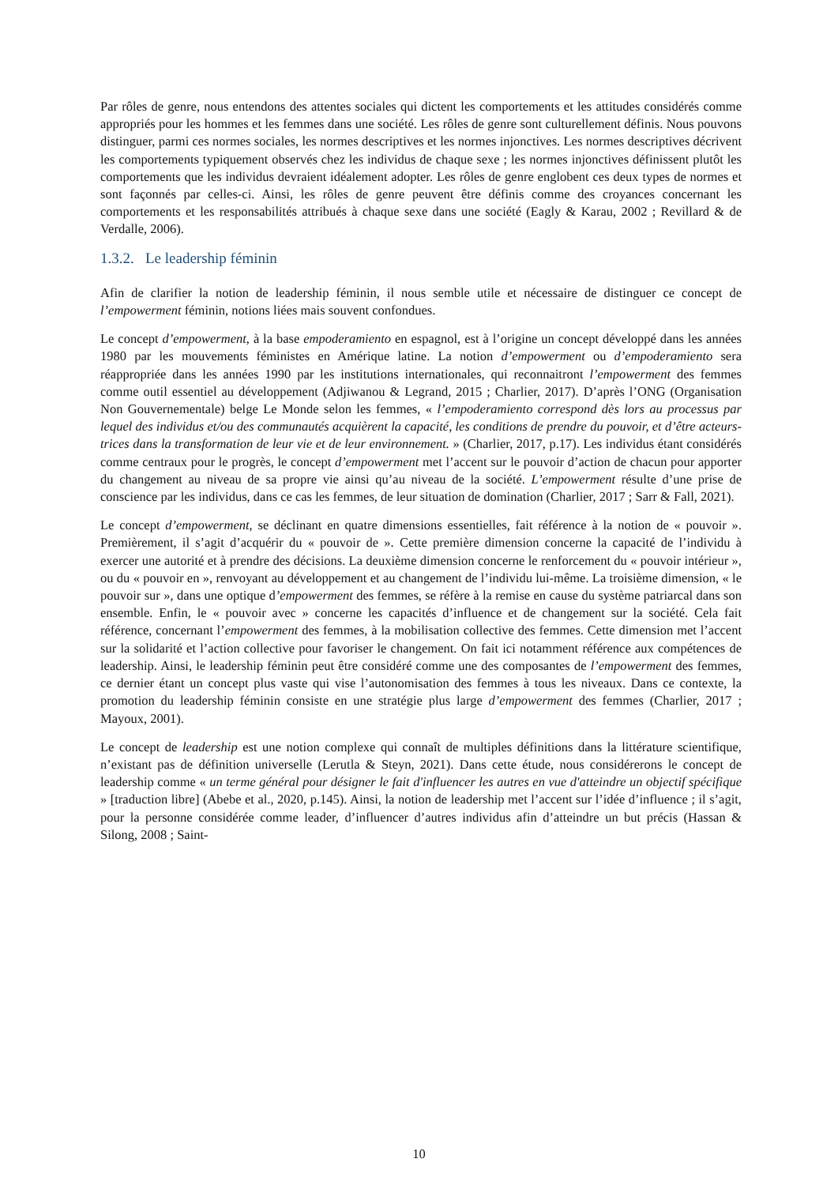Par rôles de genre, nous entendons des attentes sociales qui dictent les comportements et les attitudes considérés comme appropriés pour les hommes et les femmes dans une société. Les rôles de genre sont culturellement définis. Nous pouvons distinguer, parmi ces normes sociales, les normes descriptives et les normes injonctives. Les normes descriptives décrivent les comportements typiquement observés chez les individus de chaque sexe ; les normes injonctives définissent plutôt les comportements que les individus devraient idéalement adopter. Les rôles de genre englobent ces deux types de normes et sont façonnés par celles-ci. Ainsi, les rôles de genre peuvent être définis comme des croyances concernant les comportements et les responsabilités attribués à chaque sexe dans une société (Eagly & Karau, 2002 ; Revillard & de Verdalle, 2006).
1.3.2. Le leadership féminin
Afin de clarifier la notion de leadership féminin, il nous semble utile et nécessaire de distinguer ce concept de l’empowerment féminin, notions liées mais souvent confondues.
Le concept d’empowerment, à la base empoderamiento en espagnol, est à l’origine un concept développé dans les années 1980 par les mouvements féministes en Amérique latine. La notion d’empowerment ou d’empoderamiento sera réappropriée dans les années 1990 par les institutions internationales, qui reconnaitront l’empowerment des femmes comme outil essentiel au développement (Adjiwanou & Legrand, 2015 ; Charlier, 2017). D’après l’ONG (Organisation Non Gouvernementale) belge Le Monde selon les femmes, « l’empoderamiento correspond dès lors au processus par lequel des individus et/ou des communautés acquièrent la capacité, les conditions de prendre du pouvoir, et d’être acteurs-trices dans la transformation de leur vie et de leur environnement. » (Charlier, 2017, p.17). Les individus étant considérés comme centraux pour le progrès, le concept d’empowerment met l’accent sur le pouvoir d’action de chacun pour apporter du changement au niveau de sa propre vie ainsi qu’au niveau de la société. L’empowerment résulte d’une prise de conscience par les individus, dans ce cas les femmes, de leur situation de domination (Charlier, 2017 ; Sarr & Fall, 2021).
Le concept d’empowerment, se déclinant en quatre dimensions essentielles, fait référence à la notion de « pouvoir ». Premièrement, il s’agit d’acquérir du « pouvoir de ». Cette première dimension concerne la capacité de l’individu à exercer une autorité et à prendre des décisions. La deuxième dimension concerne le renforcement du « pouvoir intérieur », ou du « pouvoir en », renvoyant au développement et au changement de l’individu lui-même. La troisième dimension, « le pouvoir sur », dans une optique d’empowerment des femmes, se réfère à la remise en cause du système patriarcal dans son ensemble. Enfin, le « pouvoir avec » concerne les capacités d’influence et de changement sur la société. Cela fait référence, concernant l’empowerment des femmes, à la mobilisation collective des femmes. Cette dimension met l’accent sur la solidarité et l’action collective pour favoriser le changement. On fait ici notamment référence aux compétences de leadership. Ainsi, le leadership féminin peut être considéré comme une des composantes de l’empowerment des femmes, ce dernier étant un concept plus vaste qui vise l’autonomisation des femmes à tous les niveaux. Dans ce contexte, la promotion du leadership féminin consiste en une stratégie plus large d’empowerment des femmes (Charlier, 2017 ; Mayoux, 2001).
Le concept de leadership est une notion complexe qui connaît de multiples définitions dans la littérature scientifique, n’existant pas de définition universelle (Lerutla & Steyn, 2021). Dans cette étude, nous considérerons le concept de leadership comme « un terme général pour désigner le fait d'influencer les autres en vue d'atteindre un objectif spécifique » [traduction libre] (Abebe et al., 2020, p.145). Ainsi, la notion de leadership met l’accent sur l’idée d’influence ; il s’agit, pour la personne considérée comme leader, d’influencer d’autres individus afin d’atteindre un but précis (Hassan & Silong, 2008 ; Saint-
10